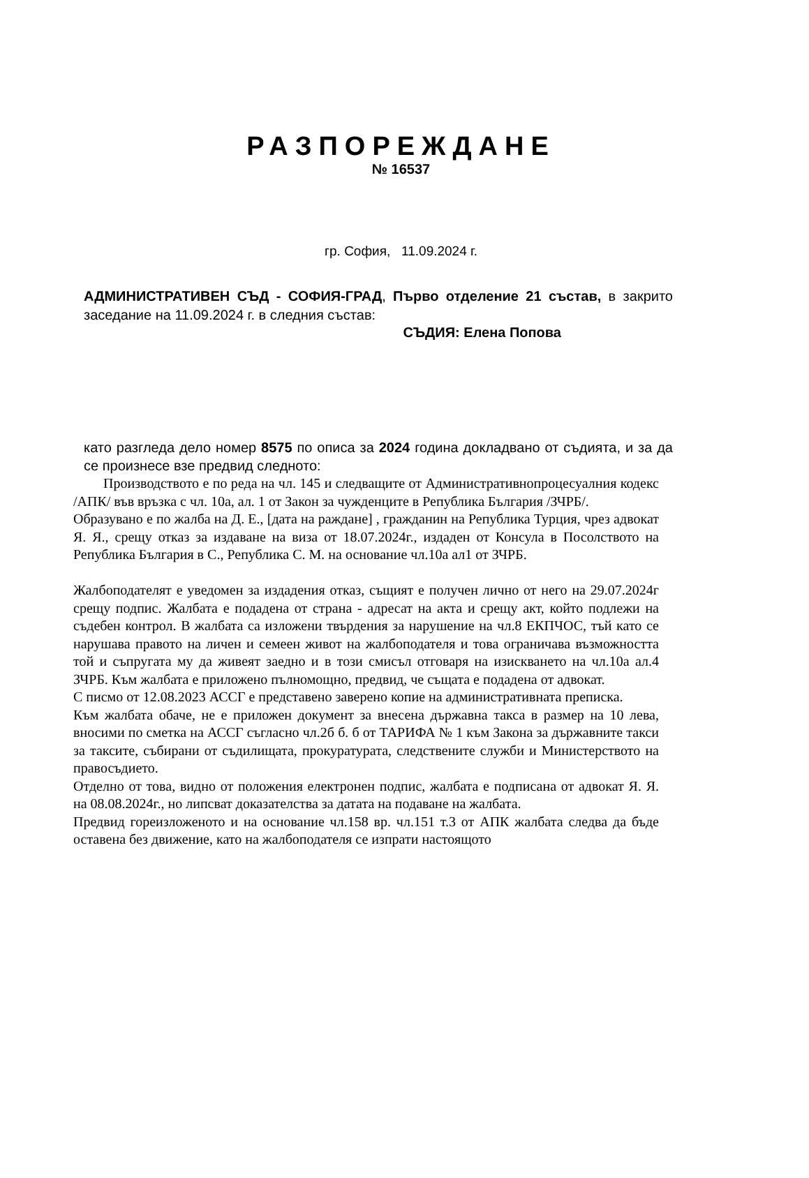РАЗПОРЕЖДАНЕ
№ 16537
гр. София, 11.09.2024 г.
АДМИНИСТРАТИВЕН СЪД - СОФИЯ-ГРАД, Първо отделение 21 състав, в закрито заседание на 11.09.2024 г. в следния състав:
СЪДИЯ: Елена Попова
като разгледа дело номер 8575 по описа за 2024 година докладвано от съдията, и за да се произнесе взе предвид следното:
Производството е по реда на чл. 145 и следващите от Административнопроцесуалния кодекс /АПК/ във връзка с чл. 10а, ал. 1 от Закон за чужденците в Република България /ЗЧРБ/.
Образувано е по жалба на Д. Е., [дата на раждане] , гражданин на Република Турция, чрез адвокат Я. Я., срещу отказ за издаване на виза от 18.07.2024г., издаден от Консула в Посолството на Република България в С., Република С. М. на основание чл.10а ал1 от ЗЧРБ.
Жалбоподателят е уведомен за издадения отказ, същият е получен лично от него на 29.07.2024г срещу подпис. Жалбата е подадена от страна - адресат на акта и срещу акт, който подлежи на съдебен контрол. В жалбата са изложени твърдения за нарушение на чл.8 ЕКПЧОС, тъй като се нарушава правото на личен и семеен живот на жалбоподателя и това ограничава възможността той и съпругата му да живеят заедно и в този смисъл отговаря на изискването на чл.10а ал.4 ЗЧРБ. Към жалбата е приложено пълномощно, предвид, че същата е подадена от адвокат.
С писмо от 12.08.2023 АССГ е представено заверено копие на административната преписка.
Към жалбата обаче, не е приложен документ за внесена държавна такса в размер на 10 лева, вносими по сметка на АССГ съгласно чл.2б б. б от ТАРИФА № 1 към Закона за държавните такси за таксите, събирани от съдилищата, прокуратурата, следствените служби и Министерството на правосъдието.
Отделно от това, видно от положения електронен подпис, жалбата е подписана от адвокат Я. Я. на 08.08.2024г., но липсват доказателства за датата на подаване на жалбата.
Предвид гореизложеното и на основание чл.158 вр. чл.151 т.3 от АПК жалбата следва да бъде оставена без движение, като на жалбоподателя се изпрати настоящото